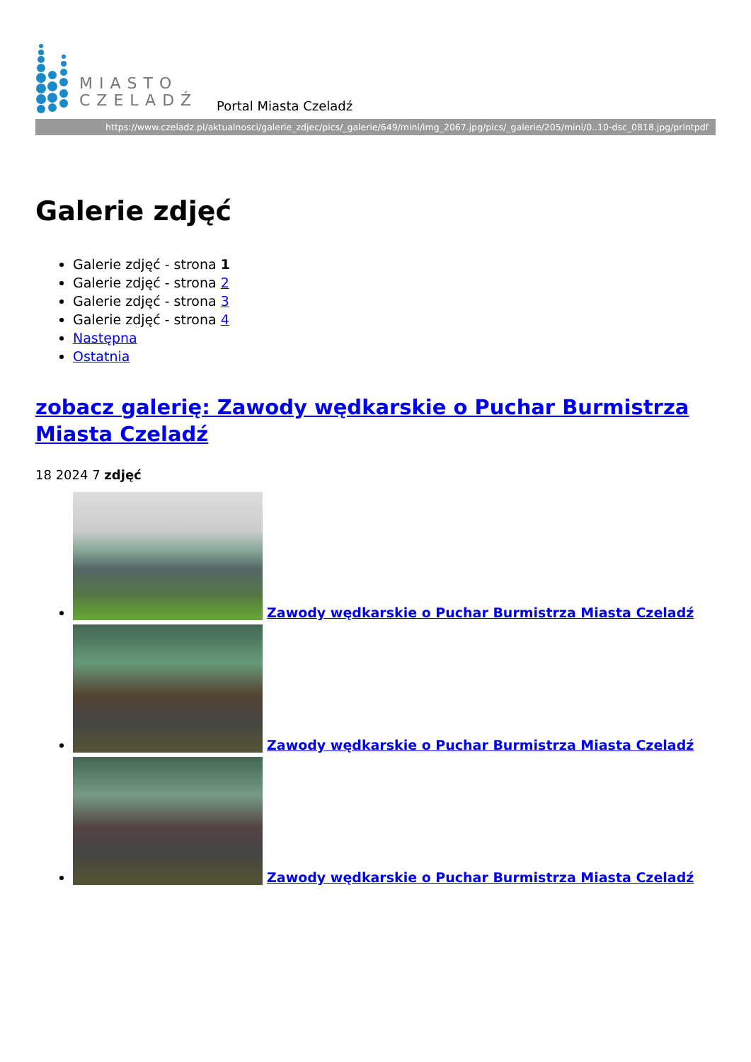MIASTO
CZELADŹ
Portal Miasta Czeladź
https://www.czeladz.pl/aktualnosci/galerie_zdjec/pics/_galerie/649/mini/img_2067.jpg/pics/_galerie/205/mini/0..10-dsc_0818.jpg/printpdf
Galerie zdjęć
Galerie zdjęć - strona 1
Galerie zdjęć - strona 2
Galerie zdjęć - strona 3
Galerie zdjęć - strona 4
Następna
Ostatnia
zobacz galerię: Zawody wędkarskie o Puchar Burmistrza Miasta Czeladź
18 2024 7 zdjęć
Zawody wędkarskie o Puchar Burmistrza Miasta Czeladź
Zawody wędkarskie o Puchar Burmistrza Miasta Czeladź
Zawody wędkarskie o Puchar Burmistrza Miasta Czeladź